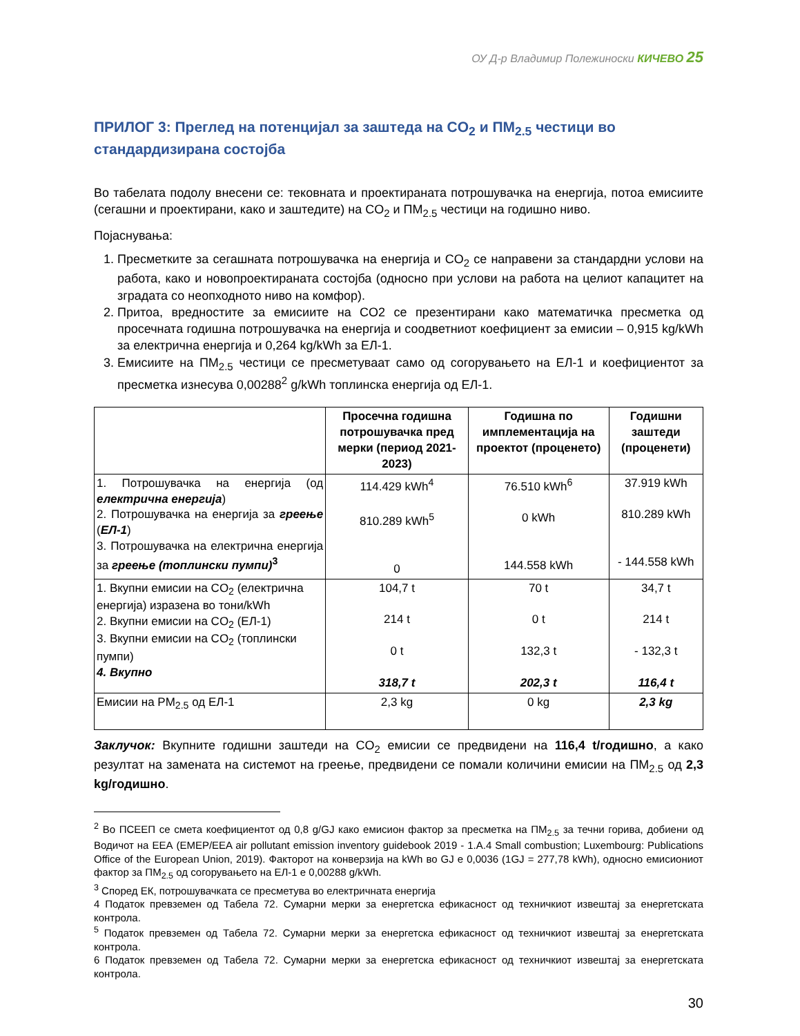ОУ Д-р Владимир Полежиноски КИЧЕВО 25
ПРИЛОГ 3: Преглед на потенцијал за заштеда на CO<sub>2</sub> и ПМ<sub>2.5</sub> честици во стандардизирана состојба
Во табелата подолу внесени се: тековната и проектираната потрошувачка на енергија, потоа емисиите (сегашни и проектирани, како и заштедите) на CO<sub>2</sub> и ПМ<sub>2.5</sub> честици на годишно ниво.
Појаснувања:
1. Пресметките за сегашната потрошувачка на енергија и CO<sub>2</sub> се направени за стандардни услови на работа, како и новопроектираната состојба (односно при услови на работа на целиот капацитет на зградата со неопходното ниво на комфор).
2. Притоа, вредностите за емисиите на CO2 се презентирани како математичка пресметка од просечната годишна потрошувачка на енергија и соодветниот коефициент за емисии – 0,915 kg/kWh за електрична енергија и 0,264 kg/kWh за ЕЛ-1.
3. Емисиите на ПМ<sub>2.5</sub> честици се пресметуваат само од согорувањето на ЕЛ-1 и коефициентот за пресметка изнесува 0,00288<sup>2</sup> g/kWh топлинска енергија од ЕЛ-1.
| | Просечна годишна потрошувачка пред мерки (период 2021-2023) | Годишна по имплементација на проектот (проценето) | Годишни заштеди (проценети) |
| --- | --- | --- | --- |
| 1. Потрошувачка на енергија (од електрична енергија ) 2. Потрошувачка на енергија за греење ( ЕЛ-1 ) 3. Потрошувачка на електрична енергија за греење (топлински пумпи)<sup>3</sup> | 114.429 kWh<sup>4</sup> 810.289 kWh<sup>5</sup> 0 | 76.510 kWh<sup>6</sup> 0 kWh 144.558 kWh | 37.919 kWh 810.289 kWh - 144.558 kWh |
| 1. Вкупни емисии на CO<sub>2</sub> (електрична енергија) изразена во тони/kWh 2. Вкупни емисии на CO<sub>2</sub> (ЕЛ-1) 3. Вкупни емисии на CO<sub>2</sub> (топлински пумпи) 4. Вкупно | 104,7 t 214 t 0 t 318,7 t | 70 t 0 t 132,3 t 202,3 t | 34,7 t 214 t - 132,3 t 116,4 t |
| Емисии на PM<sub>2.5</sub> од ЕЛ-1 | 2,3 kg | 0 kg | 2,3 kg |
Заклучок: Вкупните годишни заштеди на CO<sub>2</sub> емисии се предвидени на 116,4 t/годишно, а како резултат на замената на системот на греење, предвидени се помали количини емисии на ПМ<sub>2.5</sub> од 2,3 kg/годишно.
<sup>2</sup> Во ПСЕЕП се смета коефициентот од 0,8 g/GJ како емисион фактор за пресметка на ПМ<sub>2.5</sub> за течни горива, добиени од Водичот на ЕЕА (EMEP/EEA air pollutant emission inventory guidebook 2019 - 1.A.4 Small combustion; Luxembourg: Publications Office of the European Union, 2019). Факторот на конверзија на kWh во GJ е 0,0036 (1GJ = 277,78 kWh), односно емисиониот фактор за ПМ<sub>2.5</sub> од согорувањето на ЕЛ-1 е 0,00288 g/kWh.
<sup>3</sup> Според ЕК, потрошувачката се пресметува во електричната енергија
4 Податок превземен од Табела 72. Сумарни мерки за енергетска ефикасност од техничкиот извештај за енергетската контрола.
<sup>5</sup> Податок превземен од Табела 72. Сумарни мерки за енергетска ефикасност од техничкиот извештај за енергетската контрола.
6 Податок превземен од Табела 72. Сумарни мерки за енергетска ефикасност од техничкиот извештај за енергетската контрола.
30